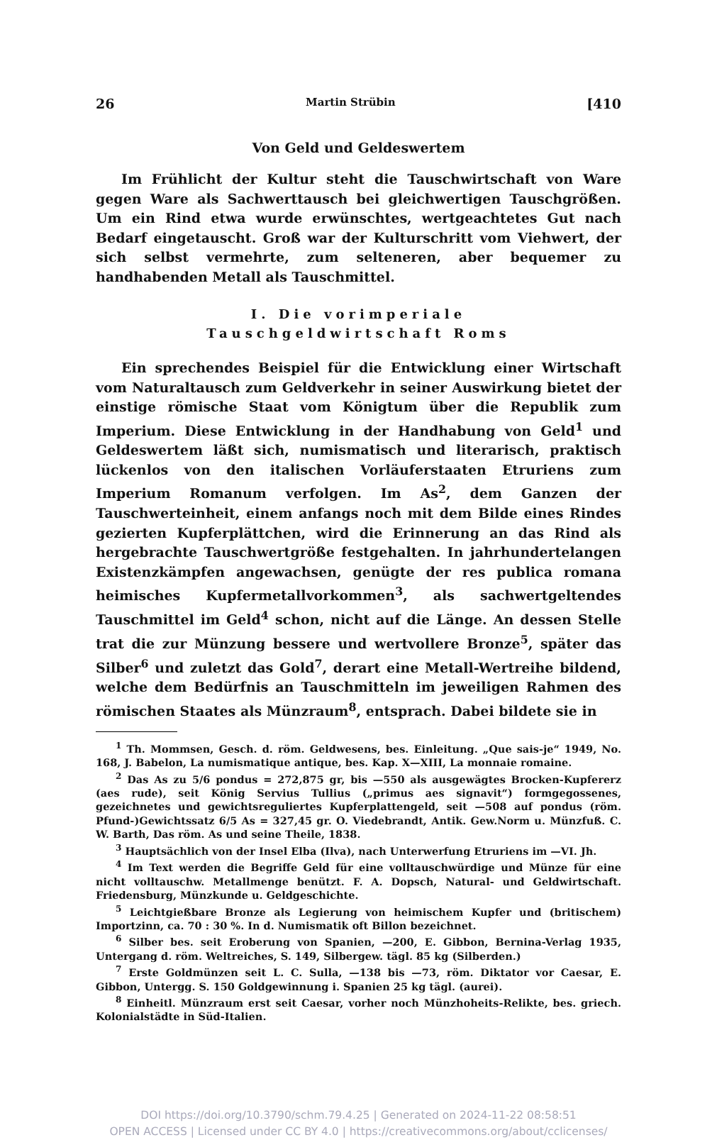26 Martin Strübin [410
Von Geld und Geldeswertem
Im Frühlicht der Kultur steht die Tauschwirtschaft von Ware gegen Ware als Sachwerttausch bei gleichwertigen Tauschgrößen. Um ein Rind etwa wurde erwünschtes, wertgeachtetes Gut nach Bedarf eingetauscht. Groß war der Kulturschritt vom Viehwert, der sich selbst vermehrte, zum selteneren, aber bequemer zu handhabenden Metall als Tauschmittel.
I. Die vorimperiale
Tauschgeldwirtschaft Roms
Ein sprechendes Beispiel für die Entwicklung einer Wirtschaft vom Naturaltausch zum Geldverkehr in seiner Auswirkung bietet der einstige römische Staat vom Königtum über die Republik zum Imperium. Diese Entwicklung in der Handhabung von Geld<sup>1</sup> und Geldeswertem läßt sich, numismatisch und literarisch, praktisch lückenlos von den italischen Vorläuferstaaten Etruriens zum Imperium Romanum verfolgen. Im As<sup>2</sup>, dem Ganzen der Tauschwerteinheit, einem anfangs noch mit dem Bilde eines Rindes gezierten Kupferplättchen, wird die Erinnerung an das Rind als hergebrachte Tauschwertgröße festgehalten. In jahrhundertelangen Existenzkämpfen angewachsen, genügte der res publica romana heimisches Kupfermetallvorkommen<sup>3</sup>, als sachwertgeltendes Tauschmittel im Geld<sup>4</sup> schon, nicht auf die Länge. An dessen Stelle trat die zur Münzung bessere und wertvollere Bronze<sup>5</sup>, später das Silber<sup>6</sup> und zuletzt das Gold<sup>7</sup>, derart eine Metall-Wertreihe bildend, welche dem Bedürfnis an Tauschmitteln im jeweiligen Rahmen des römischen Staates als Münzraum<sup>8</sup>, entsprach. Dabei bildete sie in
<sup>1</sup> Th. Mommsen, Gesch. d. röm. Geldwesens, bes. Einleitung. „Que sais-je“ 1949, No. 168, J. Babelon, La numismatique antique, bes. Kap. X—XIII, La monnaie romaine.
<sup>2</sup> Das As zu 5/6 pondus = 272,875 gr, bis —550 als ausgewägtes Brocken-Kupfererz (aes rude), seit König Servius Tullius („primus aes signavit“) formgegossenes, gezeichnetes und gewichtsreguliertes Kupferplattengeld, seit —508 auf pondus (röm. Pfund-)Gewichtssatz 6/5 As = 327,45 gr. O. Viedebrandt, Antik. Gew.Norm u. Münzfuß. C. W. Barth, Das röm. As und seine Theile, 1838.
<sup>3</sup> Hauptsächlich von der Insel Elba (Ilva), nach Unterwerfung Etruriens im —VI. Jh.
<sup>4</sup> Im Text werden die Begriffe Geld für eine volltauschwürdige und Münze für eine nicht volltauschw. Metallmenge benützt. F. A. Dopsch, Natural- und Geldwirtschaft. Friedensburg, Münzkunde u. Geldgeschichte.
<sup>5</sup> Leichtgießbare Bronze als Legierung von heimischem Kupfer und (britischem) Importzinn, ca. 70 : 30 %. In d. Numismatik oft Billon bezeichnet.
<sup>6</sup> Silber bes. seit Eroberung von Spanien, —200, E. Gibbon, Bernina-Verlag 1935, Untergang d. röm. Weltreiches, S. 149, Silbergew. tägl. 85 kg (Silberden.)
<sup>7</sup> Erste Goldmünzen seit L. C. Sulla, —138 bis —73, röm. Diktator vor Caesar, E. Gibbon, Untergg. S. 150 Goldgewinnung i. Spanien 25 kg tägl. (aurei).
<sup>8</sup> Einheitl. Münzraum erst seit Caesar, vorher noch Münzhoheits-Relikte, bes. griech. Kolonialstädte in Süd-Italien.
DOI https://doi.org/10.3790/schm.79.4.25 | Generated on 2024-11-22 08:58:51
OPEN ACCESS | Licensed under CC BY 4.0 | https://creativecommons.org/about/cclicenses/